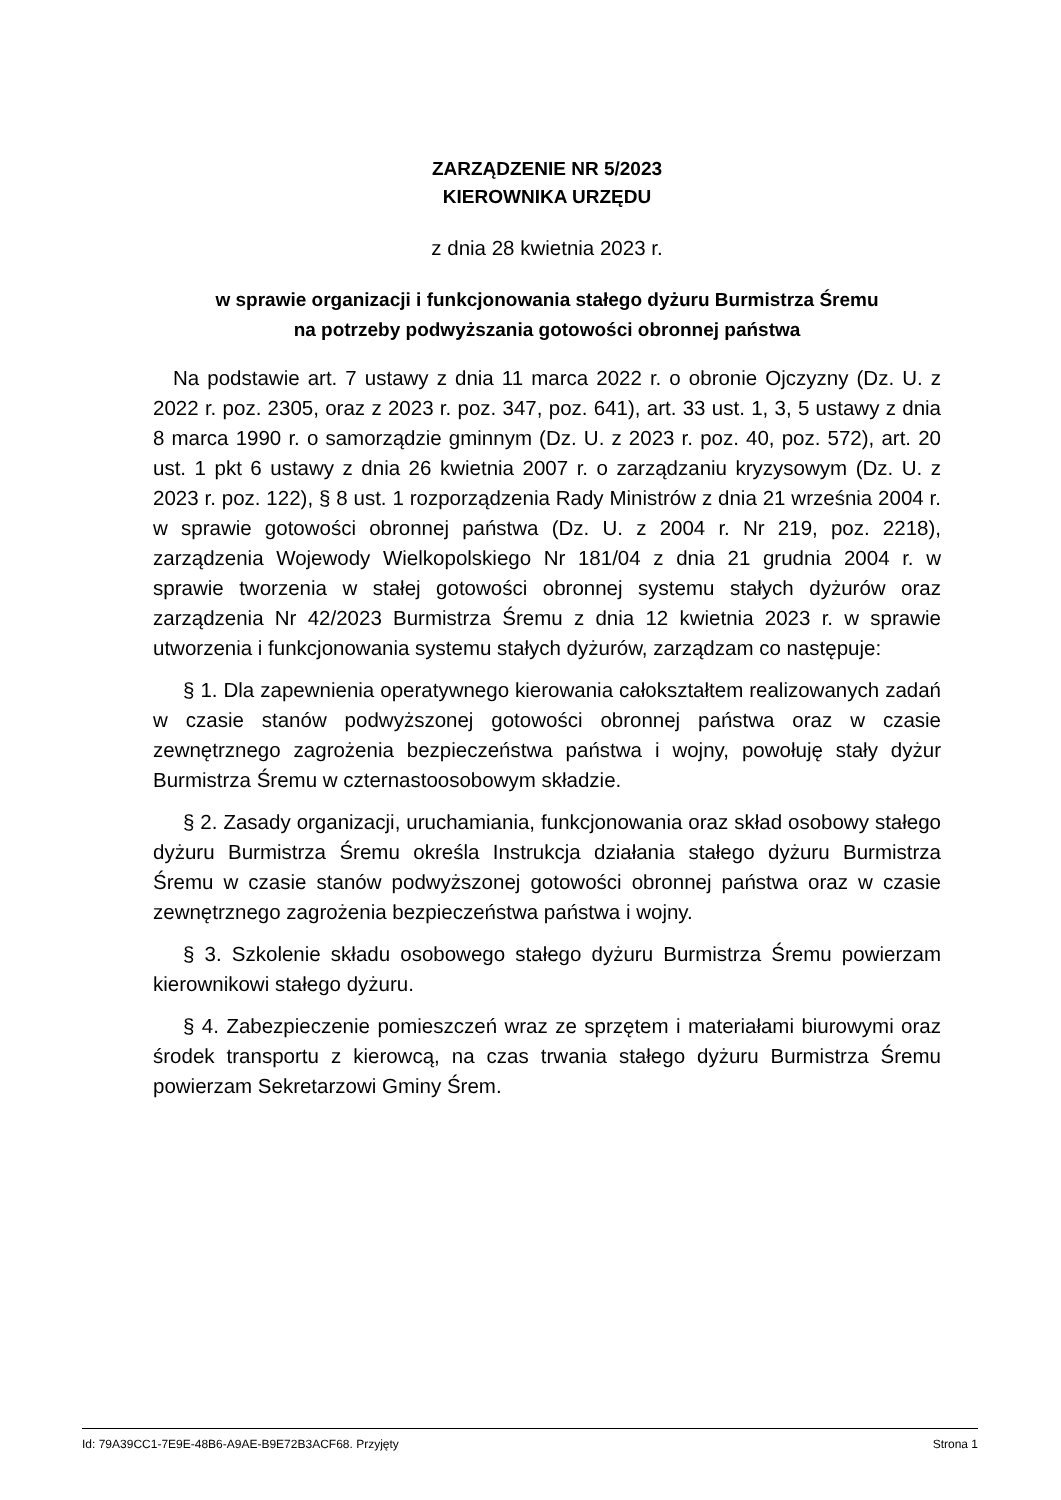ZARZĄDZENIE NR 5/2023
KIEROWNIKA URZĘDU
z dnia 28 kwietnia 2023 r.
w sprawie organizacji i funkcjonowania stałego dyżuru Burmistrza Śremu
na potrzeby podwyższania gotowości obronnej państwa
Na podstawie art. 7 ustawy z dnia 11 marca 2022 r. o obronie Ojczyzny (Dz. U. z 2022 r. poz. 2305, oraz z 2023 r. poz. 347, poz. 641), art. 33 ust. 1, 3, 5 ustawy z dnia 8 marca 1990 r. o samorządzie gminnym (Dz. U. z 2023 r. poz. 40, poz. 572), art. 20 ust. 1 pkt 6 ustawy z dnia 26 kwietnia 2007 r. o zarządzaniu kryzysowym (Dz. U. z 2023 r. poz. 122), § 8 ust. 1 rozporządzenia Rady Ministrów z dnia 21 września 2004 r. w sprawie gotowości obronnej państwa (Dz. U. z 2004 r. Nr 219, poz. 2218), zarządzenia Wojewody Wielkopolskiego Nr 181/04 z dnia 21 grudnia 2004 r. w sprawie tworzenia w stałej gotowości obronnej systemu stałych dyżurów oraz zarządzenia Nr 42/2023 Burmistrza Śremu z dnia 12 kwietnia 2023 r. w sprawie utworzenia i funkcjonowania systemu stałych dyżurów, zarządzam co następuje:
§ 1. Dla zapewnienia operatywnego kierowania całokształtem realizowanych zadań w czasie stanów podwyższonej gotowości obronnej państwa oraz w czasie zewnętrznego zagrożenia bezpieczeństwa państwa i wojny, powołuję stały dyżur Burmistrza Śremu w czternastoosobowym składzie.
§ 2. Zasady organizacji, uruchamiania, funkcjonowania oraz skład osobowy stałego dyżuru Burmistrza Śremu określa Instrukcja działania stałego dyżuru Burmistrza Śremu w czasie stanów podwyższonej gotowości obronnej państwa oraz w czasie zewnętrznego zagrożenia bezpieczeństwa państwa i wojny.
§ 3. Szkolenie składu osobowego stałego dyżuru Burmistrza Śremu powierzam kierownikowi stałego dyżuru.
§ 4. Zabezpieczenie pomieszczeń wraz ze sprzętem i materiałami biurowymi oraz środek transportu z kierowcą, na czas trwania stałego dyżuru Burmistrza Śremu powierzam Sekretarzowi Gminy Śrem.
Id: 79A39CC1-7E9E-48B6-A9AE-B9E72B3ACF68. Przyjęty Strona 1